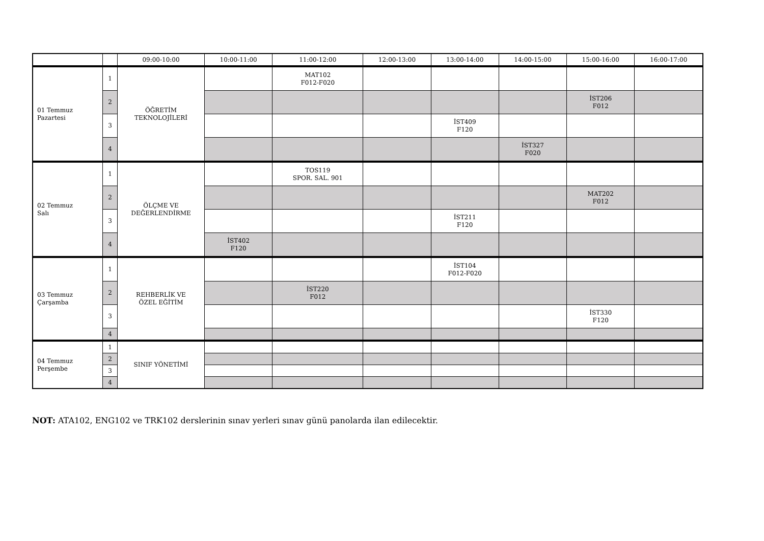| | | 09:00-10:00 | 10:00-11:00 | 11:00-12:00 | 12:00-13:00 | 13:00-14:00 | 14:00-15:00 | 15:00-16:00 | 16:00-17:00 |
| --- | --- | --- | --- | --- | --- | --- | --- | --- | --- |
| 01 Temmuz Pazartesi | 1 | ÖĞRETİM TEKNOLOJİLERİ | | MAT102 F012-F020 | | | | | |
| | 2 | | | | | | | İST206 F012 | |
| | 3 | | | | | İST409 F120 | | | |
| | 4 | | | | | | İST327 F020 | | |
| 02 Temmuz Salı | 1 | ÖLÇME VE DEĞERLENDİRME | | TOS119 SPOR. SAL. 901 | | | | | |
| | 2 | | | | | | | MAT202 F012 | |
| | 3 | | | | | İST211 F120 | | | |
| | 4 | | İST402 F120 | | | | | | |
| 03 Temmuz Çarşamba | 1 | REHBERLİK VE ÖZEL EĞİTİM | | | | İST104 F012-F020 | | | |
| | 2 | | | İST220 F012 | | | | | |
| | 3 | | | | | | | İST330 F120 | |
| | 4 | | | | | | | | |
| 04 Temmuz Perşembe | 1 | SINIF YÖNETİMİ | | | | | | | |
| | 2 | | | | | | | | |
| | 3 | | | | | | | | |
| | 4 | | | | | | | | |
NOT: ATA102, ENG102 ve TRK102 derslerinin sınav yerleri sınav günü panolarda ilan edilecektir.